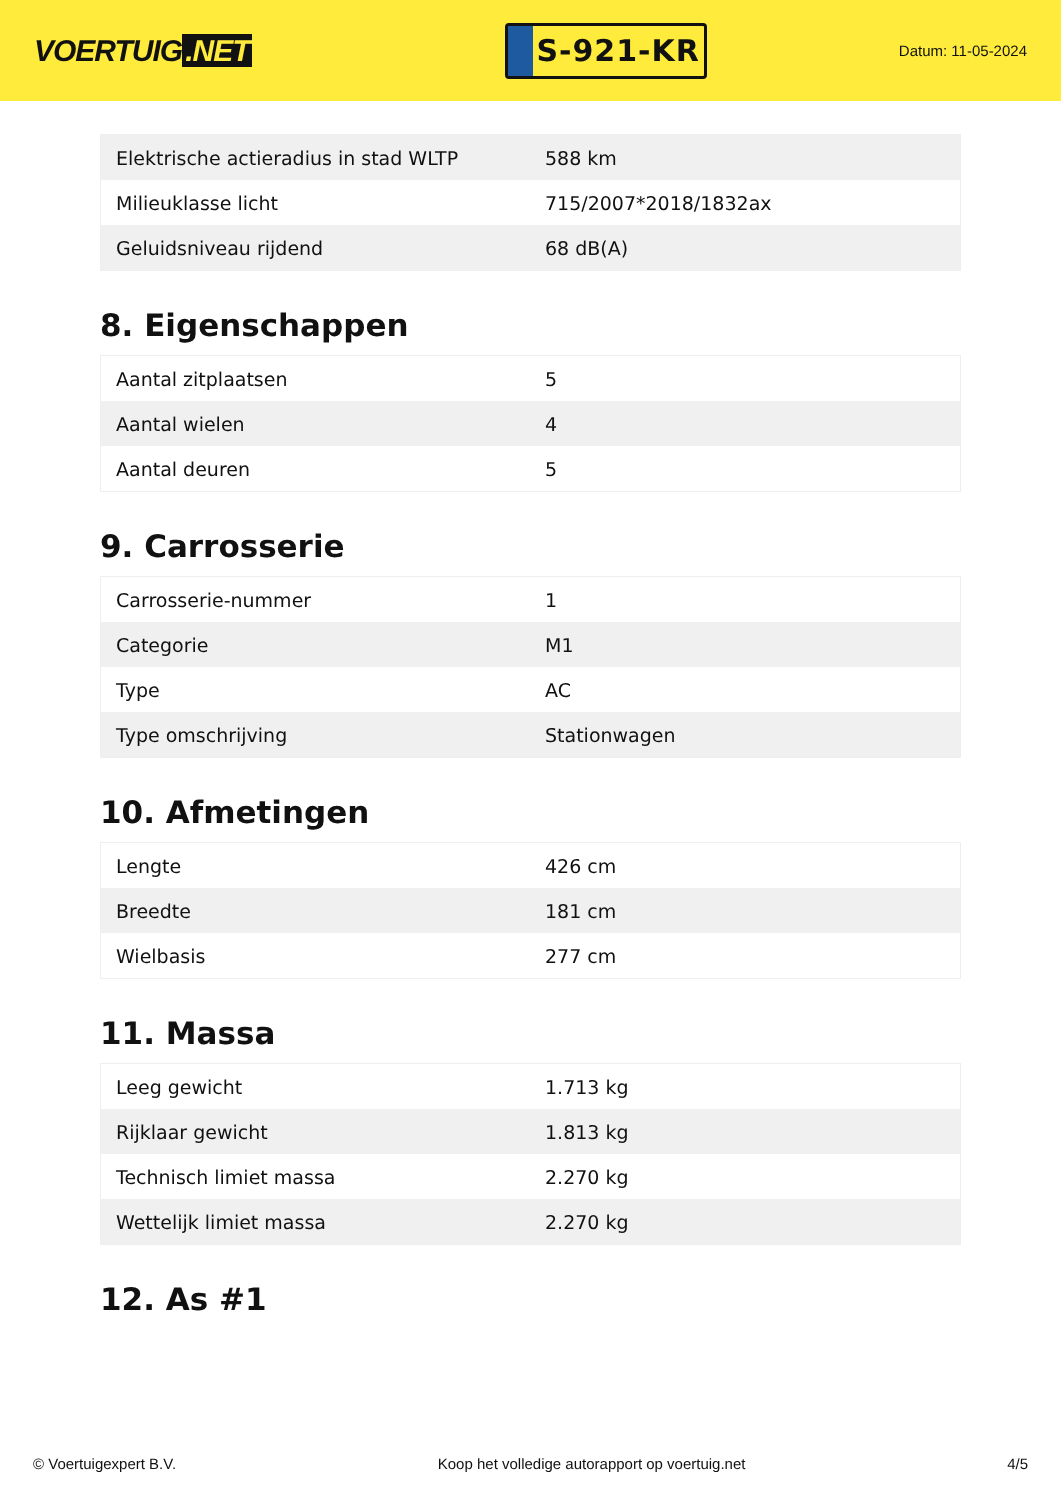VOERTUIG.NET
S-921-KR
Datum: 11-05-2024
| Elektrische actieradius in stad WLTP | 588 km |
| Milieuklasse licht | 715/2007*2018/1832ax |
| Geluidsniveau rijdend | 68 dB(A) |
8. Eigenschappen
| Aantal zitplaatsen | 5 |
| Aantal wielen | 4 |
| Aantal deuren | 5 |
9. Carrosserie
| Carrosserie-nummer | 1 |
| Categorie | M1 |
| Type | AC |
| Type omschrijving | Stationwagen |
10. Afmetingen
| Lengte | 426 cm |
| Breedte | 181 cm |
| Wielbasis | 277 cm |
11. Massa
| Leeg gewicht | 1.713 kg |
| Rijklaar gewicht | 1.813 kg |
| Technisch limiet massa | 2.270 kg |
| Wettelijk limiet massa | 2.270 kg |
12. As #1
© Voertuigexpert B.V. Koop het volledige autorapport op voertuig.net 4/5